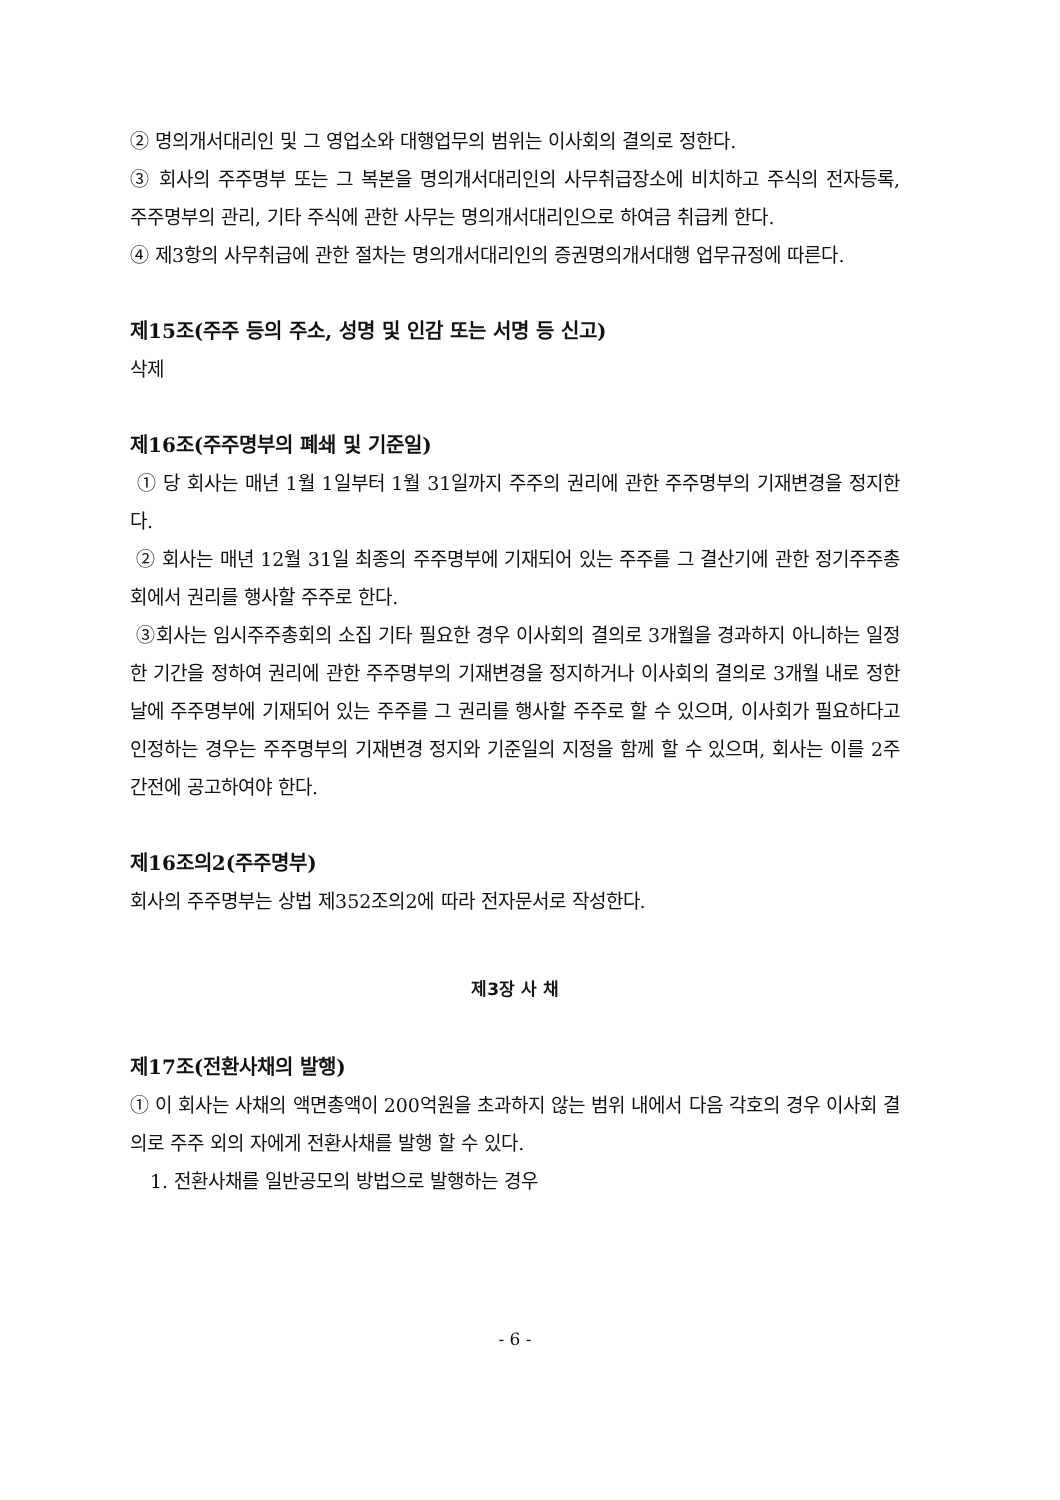② 명의개서대리인 및 그 영업소와 대행업무의 범위는 이사회의 결의로 정한다.
③ 회사의 주주명부 또는 그 복본을 명의개서대리인의 사무취급장소에 비치하고 주식의 전자등록, 주주명부의 관리, 기타 주식에 관한 사무는 명의개서대리인으로 하여금 취급케 한다.
④ 제3항의 사무취급에 관한 절차는 명의개서대리인의 증권명의개서대행 업무규정에 따른다.
제15조(주주 등의 주소, 성명 및 인감 또는 서명 등 신고)
삭제
제16조(주주명부의 폐쇄 및 기준일)
① 당 회사는 매년 1월 1일부터 1월 31일까지 주주의 권리에 관한 주주명부의 기재변경을 정지한다.
② 회사는 매년 12월 31일 최종의 주주명부에 기재되어 있는 주주를 그 결산기에 관한 정기주주총회에서 권리를 행사할 주주로 한다.
③회사는 임시주주총회의 소집 기타 필요한 경우 이사회의 결의로 3개월을 경과하지 아니하는 일정한 기간을 정하여 권리에 관한 주주명부의 기재변경을 정지하거나 이사회의 결의로 3개월 내로 정한 날에 주주명부에 기재되어 있는 주주를 그 권리를 행사할 주주로 할 수 있으며, 이사회가 필요하다고 인정하는 경우는 주주명부의 기재변경 정지와 기준일의 지정을 함께 할 수 있으며, 회사는 이를 2주간전에 공고하여야 한다.
제16조의2(주주명부)
회사의 주주명부는 상법 제352조의2에 따라 전자문서로 작성한다.
제3장 사 채
제17조(전환사채의 발행)
① 이 회사는 사채의 액면총액이 200억원을 초과하지 않는 범위 내에서 다음 각호의 경우 이사회 결의로 주주 외의 자에게 전환사채를 발행 할 수 있다.
1. 전환사채를 일반공모의 방법으로 발행하는 경우
- 6 -